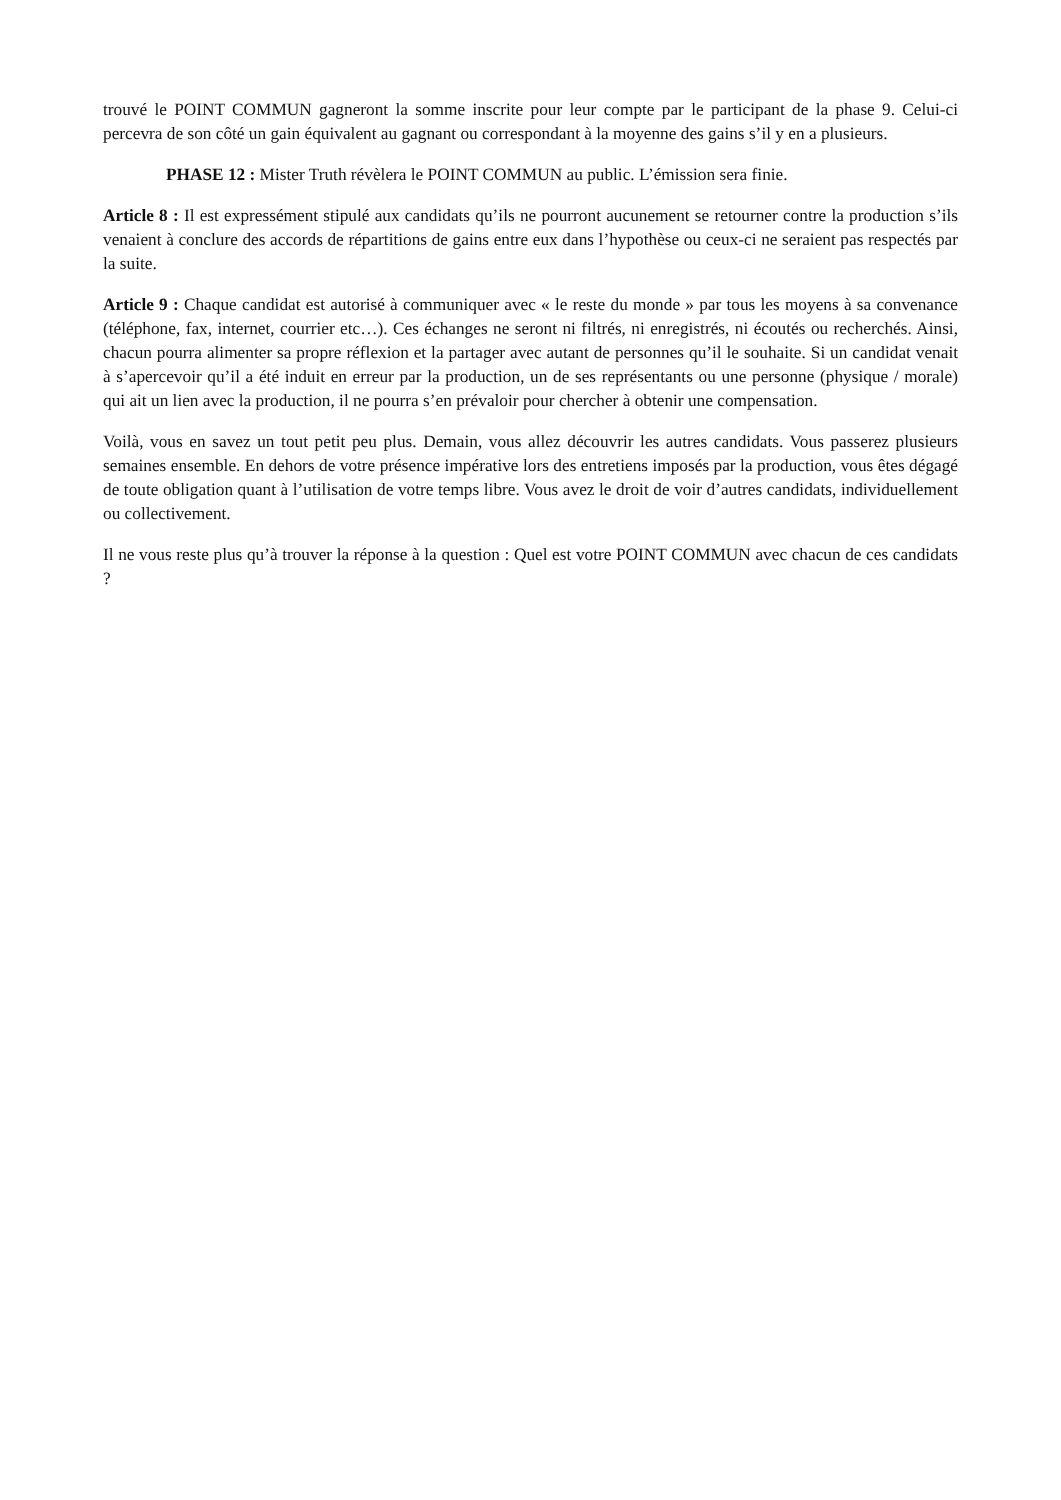trouvé le POINT COMMUN gagneront la somme inscrite pour leur compte par le participant de la phase 9. Celui-ci percevra de son côté un gain équivalent au gagnant ou correspondant à la moyenne des gains s’il y en a plusieurs.
PHASE 12 : Mister Truth révèlera le POINT COMMUN au public. L’émission sera finie.
Article 8 : Il est expressément stipulé aux candidats qu’ils ne pourront aucunement se retourner contre la production s’ils venaient à conclure des accords de répartitions de gains entre eux dans l’hypothèse ou ceux-ci ne seraient pas respectés par la suite.
Article 9 : Chaque candidat est autorisé à communiquer avec « le reste du monde » par tous les moyens à sa convenance (téléphone, fax, internet, courrier etc…). Ces échanges ne seront ni filtrés, ni enregistrés, ni écoutés ou recherchés. Ainsi, chacun pourra alimenter sa propre réflexion et la partager avec autant de personnes qu’il le souhaite. Si un candidat venait à s’apercevoir qu’il a été induit en erreur par la production, un de ses représentants ou une personne (physique / morale) qui ait un lien avec la production, il ne pourra s’en prévaloir pour chercher à obtenir une compensation.
Voilà, vous en savez un tout petit peu plus. Demain, vous allez découvrir les autres candidats. Vous passerez plusieurs semaines ensemble. En dehors de votre présence impérative lors des entretiens imposés par la production, vous êtes dégagé de toute obligation quant à l’utilisation de votre temps libre. Vous avez le droit de voir d’autres candidats, individuellement ou collectivement.
Il ne vous reste plus qu’à trouver la réponse à la question : Quel est votre POINT COMMUN avec chacun de ces candidats ?